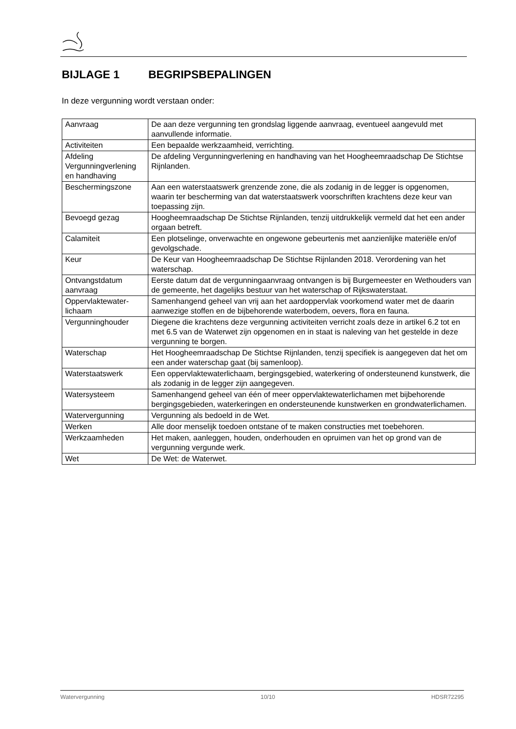BIJLAGE 1 BEGRIPSBEPALINGEN
In deze vergunning wordt verstaan onder:
| Aanvraag | De aan deze vergunning ten grondslag liggende aanvraag, eventueel aangevuld met aanvullende informatie. |
| Activiteiten | Een bepaalde werkzaamheid, verrichting. |
| Afdeling Vergunningverlening en handhaving | De afdeling Vergunningverlening en handhaving van het Hoogheemraadschap De Stichtse Rijnlanden. |
| Beschermingszone | Aan een waterstaatswerk grenzende zone, die als zodanig in de legger is opgenomen, waarin ter bescherming van dat waterstaatswerk voorschriften krachtens deze keur van toepassing zijn. |
| Bevoegd gezag | Hoogheemraadschap De Stichtse Rijnlanden, tenzij uitdrukkelijk vermeld dat het een ander orgaan betreft. |
| Calamiteit | Een plotselinge, onverwachte en ongewone gebeurtenis met aanzienlijke materiële en/of gevolgschade. |
| Keur | De Keur van Hoogheemraadschap De Stichtse Rijnlanden 2018. Verordening van het waterschap. |
| Ontvangstdatum aanvraag | Eerste datum dat de vergunningaanvraag ontvangen is bij Burgemeester en Wethouders van de gemeente, het dagelijks bestuur van het waterschap of Rijkswaterstaat. |
| Oppervlaktewater-lichaam | Samenhangend geheel van vrij aan het aardoppervlak voorkomend water met de daarin aanwezige stoffen en de bijbehorende waterbodem, oevers, flora en fauna. |
| Vergunninghouder | Diegene die krachtens deze vergunning activiteiten verricht zoals deze in artikel 6.2 tot en met 6.5 van de Waterwet zijn opgenomen en in staat is naleving van het gestelde in deze vergunning te borgen. |
| Waterschap | Het Hoogheemraadschap De Stichtse Rijnlanden, tenzij specifiek is aangegeven dat het om een ander waterschap gaat (bij samenloop). |
| Waterstaatswerk | Een oppervlaktewaterlichaam, bergingsgebied, waterkering of ondersteunend kunstwerk, die als zodanig in de legger zijn aangegeven. |
| Watersysteem | Samenhangend geheel van één of meer oppervlaktewaterlichamen met bijbehorende bergingsgebieden, waterkeringen en ondersteunende kunstwerken en grondwaterlichamen. |
| Watervergunning | Vergunning als bedoeld in de Wet. |
| Werken | Alle door menselijk toedoen ontstane of te maken constructies met toebehoren. |
| Werkzaamheden | Het maken, aanleggen, houden, onderhouden en opruimen van het op grond van de vergunning vergunde werk. |
| Wet | De Wet: de Waterwet. |
Watervergunning 10/10 HDSR72295